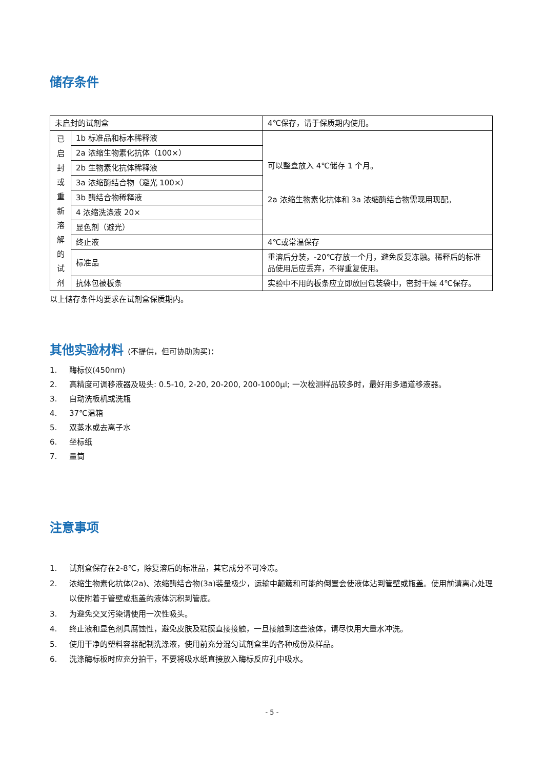储存条件
| 未启封的试剂盒 | | 4℃保存，请于保质期内使用。 |
| 已 启 封 或 重 新 溶 解 的 试 剂 | 1b 标准品和标本稀释液 | 可以整盒放入 4℃储存 1 个月。 2a 浓缩生物素化抗体和 3a 浓缩酶结合物需现用现配。 |
| | 2a 浓缩生物素化抗体（100×） | |
| | 2b 生物素化抗体稀释液 | |
| | 3a 浓缩酶结合物（避光 100×） | |
| | 3b 酶结合物稀释液 | |
| | 4 浓缩洗涤液 20× | |
| | 显色剂（避光） | |
| | 终止液 | 4℃或常温保存 |
| | 标准品 | 重溶后分装，-20℃存放一个月，避免反复冻融。稀释后的标准品使用后应丢弃，不得重复使用。 |
| | 抗体包被板条 | 实验中不用的板条应立即放回包装袋中，密封干燥 4℃保存。 |
以上储存条件均要求在试剂盒保质期内。
其他实验材料 (不提供，但可协助购买)：
1. 酶标仪(450nm)
2. 高精度可调移液器及吸头: 0.5-10, 2-20, 20-200, 200-1000μl; 一次检测样品较多时，最好用多通道移液器。
3. 自动洗板机或洗瓶
4. 37℃温箱
5. 双蒸水或去离子水
6. 坐标纸
7. 量筒
注意事项
1. 试剂盒保存在2-8℃，除复溶后的标准品，其它成分不可冷冻。
2. 浓缩生物素化抗体(2a)、浓缩酶结合物(3a)装量极少，运输中颠簸和可能的倒置会使液体沾到管壁或瓶盖。使用前请离心处理以使附着于管壁或瓶盖的液体沉积到管底。
3. 为避免交叉污染请使用一次性吸头。
4. 终止液和显色剂具腐蚀性，避免皮肤及粘膜直接接触，一旦接触到这些液体，请尽快用大量水冲洗。
5. 使用干净的塑料容器配制洗涤液，使用前充分混匀试剂盒里的各种成份及样品。
6. 洗涤酶标板时应充分拍干，不要将吸水纸直接放入酶标反应孔中吸水。
- 5 -